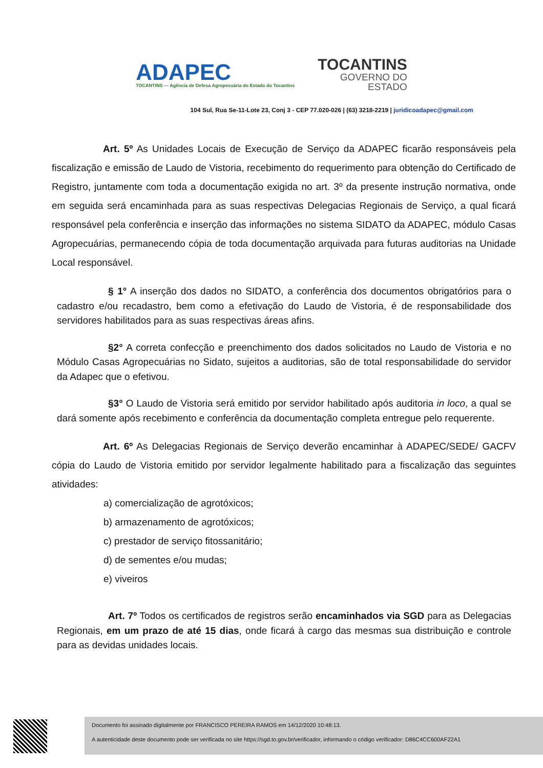ADAPEC
TOCANTINS — Agência de Defesa Agropecuária do Estado do Tocantins
TOCANTINS
GOVERNO DO
ESTADO
104 Sul, Rua Se-11-Lote 23, Conj 3 - CEP 77.020-026 | (63) 3218-2219 | juridicoadapec@gmail.com
Art. 5º As Unidades Locais de Execução de Serviço da ADAPEC ficarão responsáveis pela fiscalização e emissão de Laudo de Vistoria, recebimento do requerimento para obtenção do Certificado de Registro, juntamente com toda a documentação exigida no art. 3º da presente instrução normativa, onde em seguida será encaminhada para as suas respectivas Delegacias Regionais de Serviço, a qual ficará responsável pela conferência e inserção das informações no sistema SIDATO da ADAPEC, módulo Casas Agropecuárias, permanecendo cópia de toda documentação arquivada para futuras auditorias na Unidade Local responsável.
§ 1° A inserção dos dados no SIDATO, a conferência dos documentos obrigatórios para o cadastro e/ou recadastro, bem como a efetivação do Laudo de Vistoria, é de responsabilidade dos servidores habilitados para as suas respectivas áreas afins.
§2° A correta confecção e preenchimento dos dados solicitados no Laudo de Vistoria e no Módulo Casas Agropecuárias no Sidato, sujeitos a auditorias, são de total responsabilidade do servidor da Adapec que o efetivou.
§3° O Laudo de Vistoria será emitido por servidor habilitado após auditoria in loco, a qual se dará somente após recebimento e conferência da documentação completa entregue pelo requerente.
Art. 6º As Delegacias Regionais de Serviço deverão encaminhar à ADAPEC/SEDE/ GACFV cópia do Laudo de Vistoria emitido por servidor legalmente habilitado para a fiscalização das seguintes atividades:
a) comercialização de agrotóxicos;
b) armazenamento de agrotóxicos;
c) prestador de serviço fitossanitário;
d) de sementes e/ou mudas;
e) viveiros
Art. 7º Todos os certificados de registros serão encaminhados via SGD para as Delegacias Regionais, em um prazo de até 15 dias, onde ficará à cargo das mesmas sua distribuição e controle para as devidas unidades locais.
Documento foi assinado digitalmente por FRANCISCO PEREIRA RAMOS em 14/12/2020 10:48:13.
A autenticidade deste documento pode ser verificada no site https://sgd.to.gov.br/verificador, informando o código verificador: D86C4CC600AF22A1